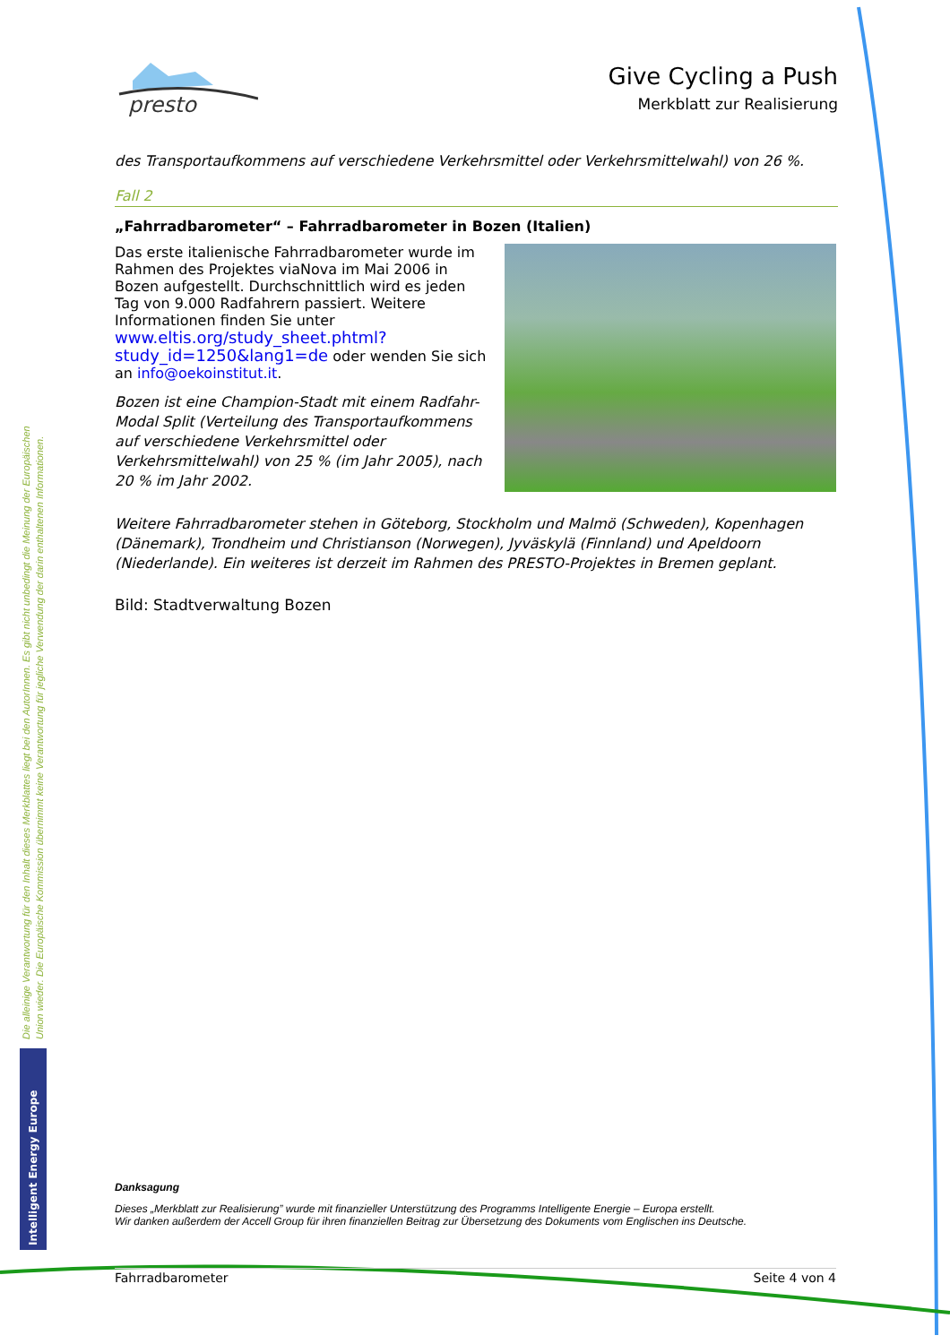presto
Give Cycling a Push
Merkblatt zur Realisierung
des Transportaufkommens auf verschiedene Verkehrsmittel oder Verkehrsmittelwahl) von 26 %.
Fall 2
„Fahrradbarometer“ – Fahrradbarometer in Bozen (Italien)
Das erste italienische Fahrradbarometer wurde im Rahmen des Projektes viaNova im Mai 2006 in Bozen aufgestellt. Durchschnittlich wird es jeden Tag von 9.000 Radfahrern passiert. Weitere Informationen finden Sie unter www.eltis.org/study_sheet.phtml?study_id=1250&lang1=de oder wenden Sie sich an info@oekoinstitut.it.
Bozen ist eine Champion-Stadt mit einem Radfahr-Modal Split (Verteilung des Transportaufkommens auf verschiedene Verkehrsmittel oder Verkehrsmittelwahl) von 25 % (im Jahr 2005), nach 20 % im Jahr 2002.
Weitere Fahrradbarometer stehen in Göteborg, Stockholm und Malmö (Schweden), Kopenhagen (Dänemark), Trondheim und Christianson (Norwegen), Jyväskylä (Finnland) und Apeldoorn (Niederlande). Ein weiteres ist derzeit im Rahmen des PRESTO-Projektes in Bremen geplant.
Bild: Stadtverwaltung Bozen
Danksagung
Dieses „Merkblatt zur Realisierung” wurde mit finanzieller Unterstützung des Programms Intelligente Energie – Europa erstellt.
Wir danken außerdem der Accell Group für ihren finanziellen Beitrag zur Übersetzung des Dokuments vom Englischen ins Deutsche.
Die alleinige Verantwortung für den Inhalt dieses Merkblattes liegt bei den AutorInnen. Es gibt nicht unbedingt die Meinung der Europäischen Union wieder. Die Europäische Kommission übernimmt keine Verantwortung für jegliche Verwendung der darin enthaltenen Informationen.
Intelligent Energy Europe
Fahrradbarometer Seite 4 von 4